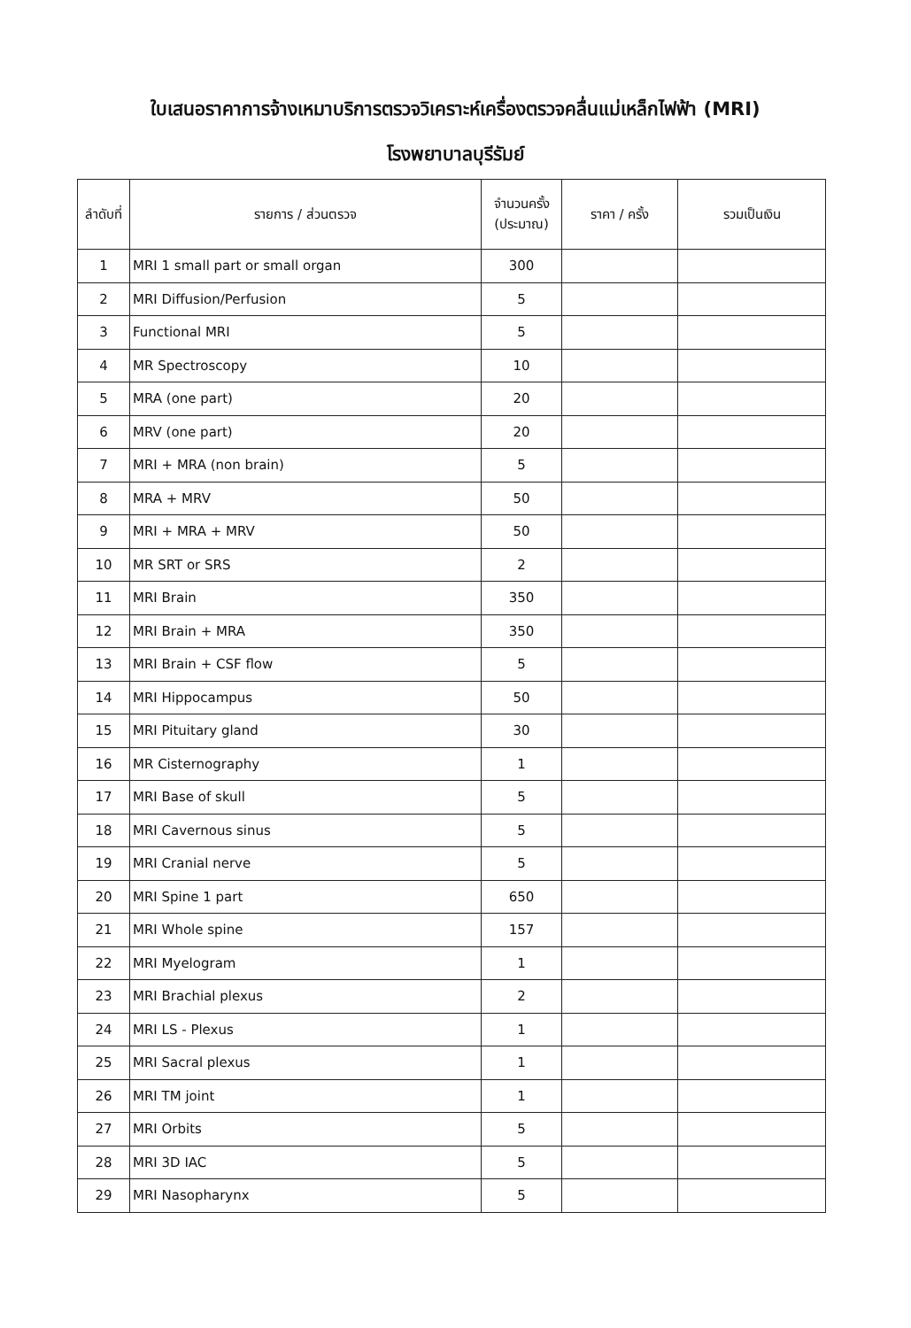ใบเสนอราคาการจ้างเหมาบริการตรวจวิเคราะห์เครื่องตรวจคลื่นแม่เหล็กไฟฟ้า (MRI)
โรงพยาบาลบุรีรัมย์
| ลำดับที่ | รายการ / ส่วนตรวจ | จำนวนครั้ง (ประมาณ) | ราคา / ครั้ง | รวมเป็นเงิน |
| --- | --- | --- | --- | --- |
| 1 | MRI 1 small part or small organ | 300 | | |
| 2 | MRI Diffusion/Perfusion | 5 | | |
| 3 | Functional MRI | 5 | | |
| 4 | MR Spectroscopy | 10 | | |
| 5 | MRA (one part) | 20 | | |
| 6 | MRV (one part) | 20 | | |
| 7 | MRI + MRA (non brain) | 5 | | |
| 8 | MRA + MRV | 50 | | |
| 9 | MRI + MRA + MRV | 50 | | |
| 10 | MR SRT or SRS | 2 | | |
| 11 | MRI Brain | 350 | | |
| 12 | MRI Brain + MRA | 350 | | |
| 13 | MRI Brain + CSF flow | 5 | | |
| 14 | MRI Hippocampus | 50 | | |
| 15 | MRI Pituitary gland | 30 | | |
| 16 | MR Cisternography | 1 | | |
| 17 | MRI Base of skull | 5 | | |
| 18 | MRI Cavernous sinus | 5 | | |
| 19 | MRI Cranial nerve | 5 | | |
| 20 | MRI Spine 1 part | 650 | | |
| 21 | MRI Whole spine | 157 | | |
| 22 | MRI Myelogram | 1 | | |
| 23 | MRI Brachial plexus | 2 | | |
| 24 | MRI LS - Plexus | 1 | | |
| 25 | MRI Sacral plexus | 1 | | |
| 26 | MRI TM joint | 1 | | |
| 27 | MRI Orbits | 5 | | |
| 28 | MRI 3D IAC | 5 | | |
| 29 | MRI Nasopharynx | 5 | | |